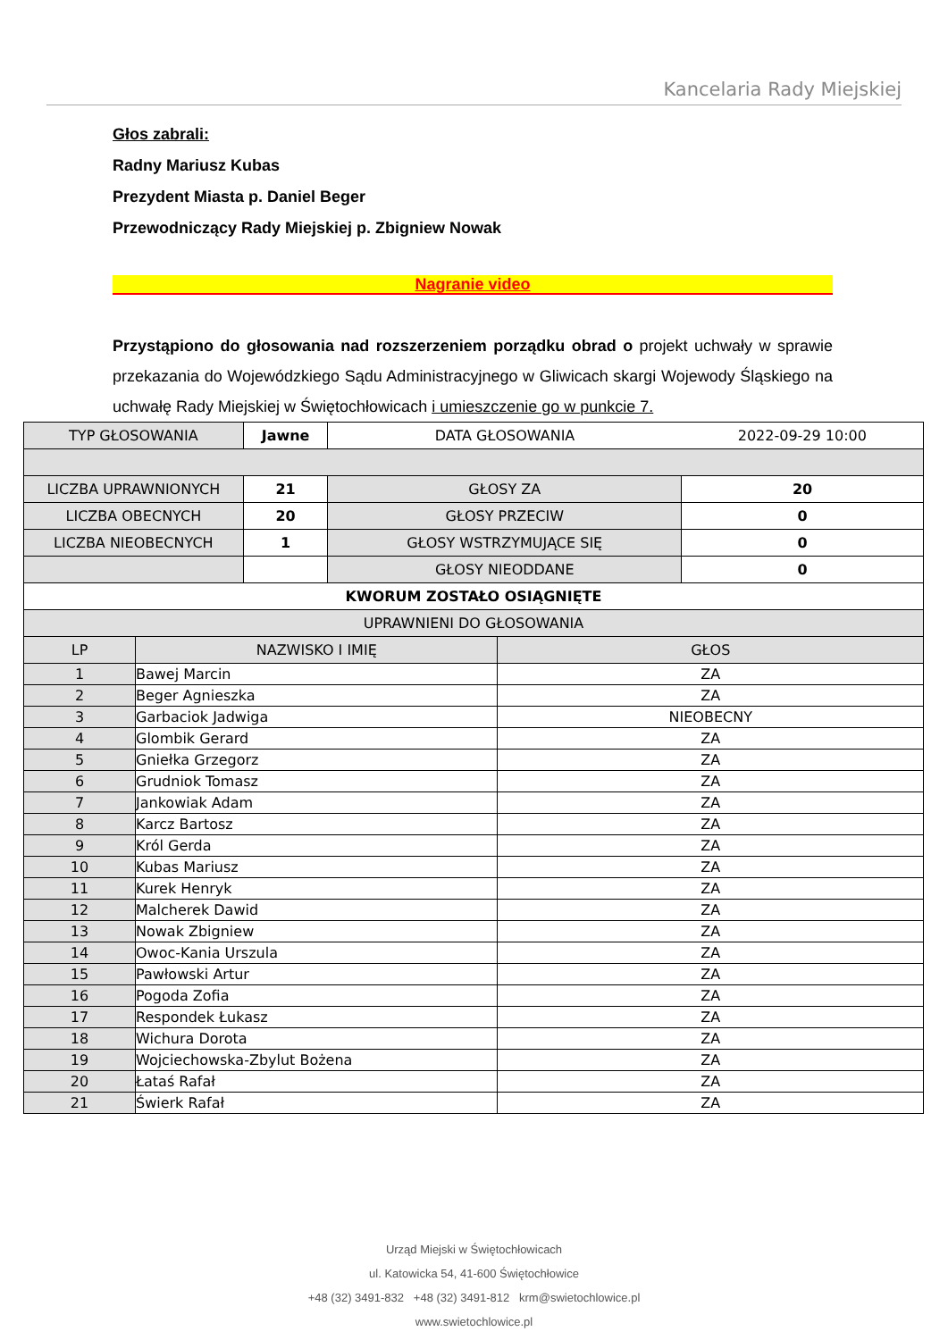Kancelaria Rady Miejskiej
Głos zabrali:
Radny Mariusz Kubas
Prezydent Miasta p. Daniel Beger
Przewodniczący Rady Miejskiej p. Zbigniew Nowak
Nagranie video
Przystąpiono do głosowania nad rozszerzeniem porządku obrad o projekt uchwały w sprawie przekazania do Wojewódzkiego Sądu Administracyjnego w Gliwicach skargi Wojewody Śląskiego na uchwałę Rady Miejskiej w Świętochłowicach i umieszczenie go w punkcie 7.
| TYP GŁOSOWANIA | | Jawne | DATA GŁOSOWANIA | | 2022-09-29 10:00 |
| LICZBA UPRAWNIONYCH | | 21 | GŁOSY ZA | | 20 |
| LICZBA OBECNYCH | | 20 | GŁOSY PRZECIW | | 0 |
| LICZBA NIEOBECNYCH | | 1 | GŁOSY WSTRZYMUJĄCE SIĘ | | 0 |
| | | | GŁOSY NIEODDANE | | 0 |
| KWORUM ZOSTAŁO OSIĄGNIĘTE | | | | | |
| UPRAWNIENI DO GŁOSOWANIA | | | | | |
| LP | NAZWISKO I IMIĘ | | | GŁOS | |
| 1 | Bawej Marcin | | | ZA | |
| 2 | Beger Agnieszka | | | ZA | |
| 3 | Garbaciok Jadwiga | | | NIEOBECNY | |
| 4 | Glombik Gerard | | | ZA | |
| 5 | Gniełka Grzegorz | | | ZA | |
| 6 | Grudniok Tomasz | | | ZA | |
| 7 | Jankowiak Adam | | | ZA | |
| 8 | Karcz Bartosz | | | ZA | |
| 9 | Król Gerda | | | ZA | |
| 10 | Kubas Mariusz | | | ZA | |
| 11 | Kurek Henryk | | | ZA | |
| 12 | Malcherek Dawid | | | ZA | |
| 13 | Nowak Zbigniew | | | ZA | |
| 14 | Owoc-Kania Urszula | | | ZA | |
| 15 | Pawłowski Artur | | | ZA | |
| 16 | Pogoda Zofia | | | ZA | |
| 17 | Respondek Łukasz | | | ZA | |
| 18 | Wichura Dorota | | | ZA | |
| 19 | Wojciechowska-Zbylut Bożena | | | ZA | |
| 20 | Łataś Rafał | | | ZA | |
| 21 | Świerk Rafał | | | ZA | |
Urząd Miejski w Świętochłowicach
ul. Katowicka 54, 41-600 Świętochłowice
+48 (32) 3491-832 +48 (32) 3491-812 krm@swietochlowice.pl
www.swietochlowice.pl